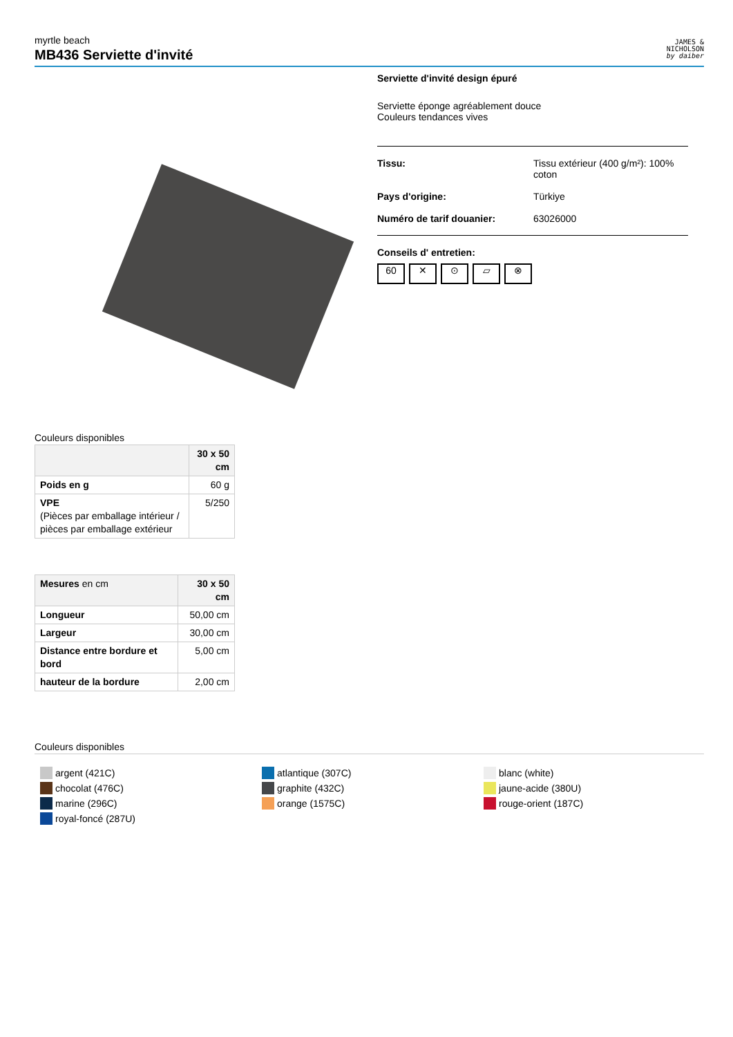myrtle beach
MB436 Serviette d'invité
JAMES &
NICHOLSON
by daiber
Serviette d'invité design épuré
Serviette éponge agréablement douce
Couleurs tendances vives
Tissu: Tissu extérieur (400 g/m²): 100%
coton
Pays d'origine: Türkiye
Numéro de tarif douanier: 63026000
Conseils d' entretien:
60 ✕ ⊙ ▱ ⊗
Couleurs disponibles
| | 30 x 50 cm |
| --- | --- |
| Poids en g | 60 g |
| VPE (Pièces par emballage intérieur / pièces par emballage extérieur | 5/250 |
| Mesures en cm | 30 x 50 cm |
| --- | --- |
| Longueur | 50,00 cm |
| Largeur | 30,00 cm |
| Distance entre bordure et bord | 5,00 cm |
| hauteur de la bordure | 2,00 cm |
Couleurs disponibles
argent (421C)
chocolat (476C)
marine (296C)
royal-foncé (287U)
atlantique (307C)
graphite (432C)
orange (1575C)
blanc (white)
jaune-acide (380U)
rouge-orient (187C)